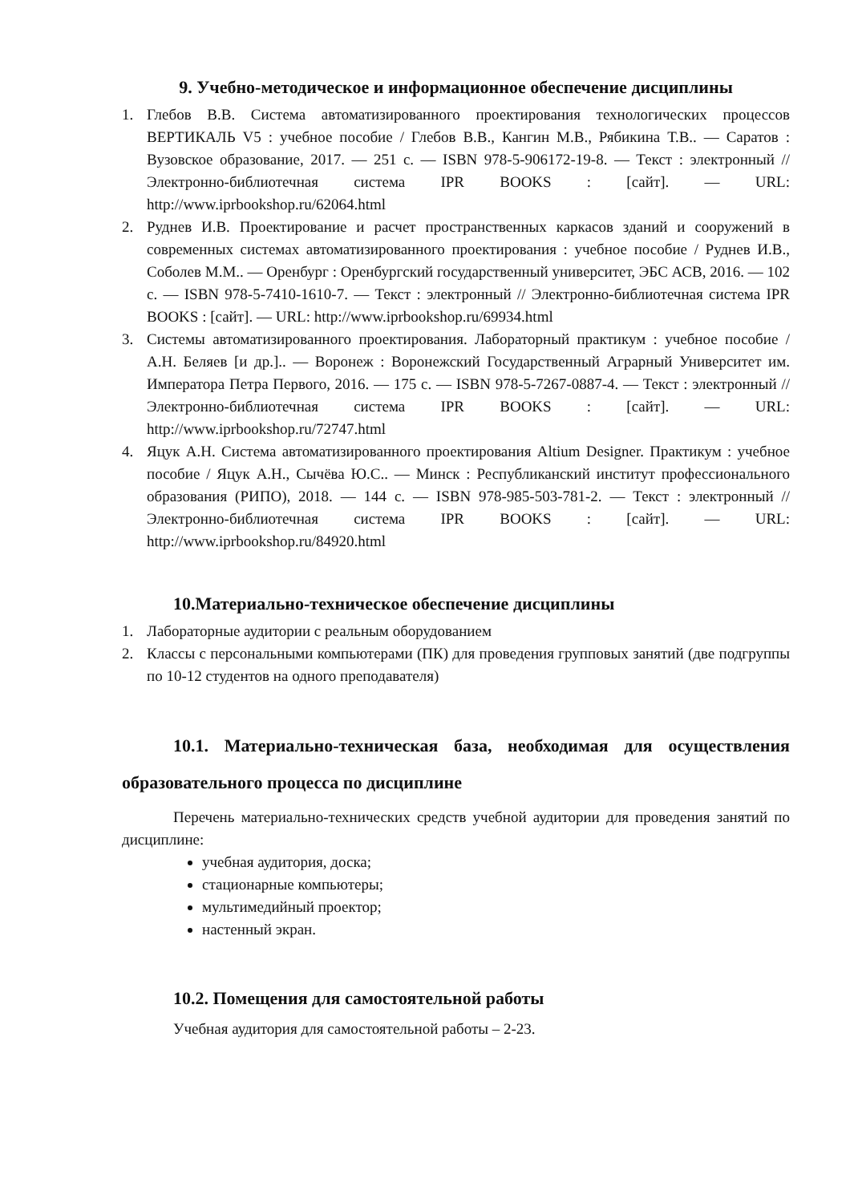9. Учебно-методическое и информационное обеспечение дисциплины
1. Глебов В.В. Система автоматизированного проектирования технологических процессов ВЕРТИКАЛЬ V5 : учебное пособие / Глебов В.В., Кангин М.В., Рябикина Т.В.. — Саратов : Вузовское образование, 2017. — 251 c. — ISBN 978-5-906172-19-8. — Текст : электронный // Электронно-библиотечная система IPR BOOKS : [сайт]. — URL: http://www.iprbookshop.ru/62064.html
2. Руднев И.В. Проектирование и расчет пространственных каркасов зданий и сооружений в современных системах автоматизированного проектирования : учебное пособие / Руднев И.В., Соболев М.М.. — Оренбург : Оренбургский государственный университет, ЭБС АСВ, 2016. — 102 c. — ISBN 978-5-7410-1610-7. — Текст : электронный // Электронно-библиотечная система IPR BOOKS : [сайт]. — URL: http://www.iprbookshop.ru/69934.html
3. Системы автоматизированного проектирования. Лабораторный практикум : учебное пособие / А.Н. Беляев [и др.].. — Воронеж : Воронежский Государственный Аграрный Университет им. Императора Петра Первого, 2016. — 175 c. — ISBN 978-5-7267-0887-4. — Текст : электронный // Электронно-библиотечная система IPR BOOKS : [сайт]. — URL: http://www.iprbookshop.ru/72747.html
4. Яцук А.Н. Система автоматизированного проектирования Altium Designer. Практикум : учебное пособие / Яцук А.Н., Сычёва Ю.С.. — Минск : Республиканский институт профессионального образования (РИПО), 2018. — 144 c. — ISBN 978-985-503-781-2. — Текст : электронный // Электронно-библиотечная система IPR BOOKS : [сайт]. — URL: http://www.iprbookshop.ru/84920.html
10.Материально-техническое обеспечение дисциплины
1. Лабораторные аудитории с реальным оборудованием
2. Классы с персональными компьютерами (ПК) для проведения групповых занятий (две подгруппы по 10-12 студентов на одного преподавателя)
10.1. Материально-техническая база, необходимая для осуществления образовательного процесса по дисциплине
Перечень материально-технических средств учебной аудитории для проведения занятий по дисциплине:
учебная аудитория, доска;
стационарные компьютеры;
мультимедийный проектор;
настенный экран.
10.2. Помещения для самостоятельной работы
Учебная аудитория для самостоятельной работы – 2-23.